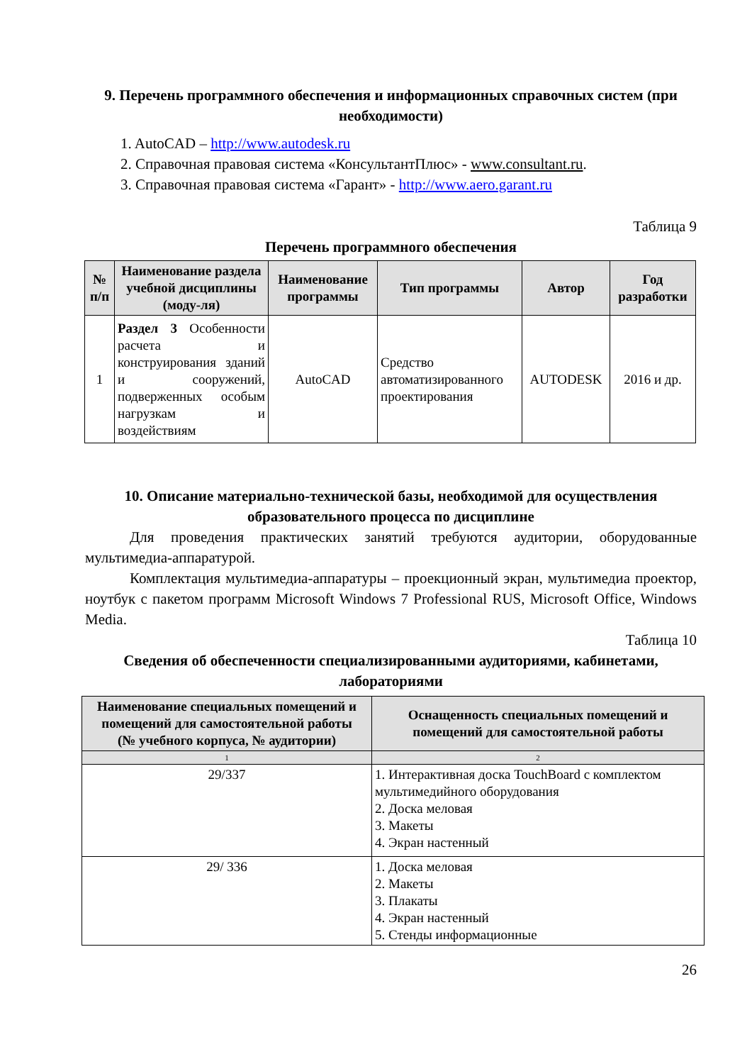9. Перечень программного обеспечения и информационных справочных систем (при необходимости)
1. AutoCAD – http://www.autodesk.ru
2. Справочная правовая система «КонсультантПлюс» - www.consultant.ru.
3. Справочная правовая система «Гарант» - http://www.aero.garant.ru
Таблица 9
Перечень программного обеспечения
| № п/п | Наименование раздела учебной дисциплины (моду-ля) | Наименование программы | Тип программы | Автор | Год разработки |
| --- | --- | --- | --- | --- | --- |
| 1 | Раздел 3 Особенности расчета и конструирования зданий и сооружений, подверженных особым нагрузкам и воздействиям | AutoCAD | Средство автоматизированного проектирования | AUTODESK | 2016 и др. |
10. Описание материально-технической базы, необходимой для осуществления образовательного процесса по дисциплине
Для проведения практических занятий требуются аудитории, оборудованные мультимедиа-аппаратурой.
Комплектация мультимедиа-аппаратуры – проекционный экран, мультимедиа проектор, ноутбук с пакетом программ Microsoft Windows 7 Professional RUS, Microsoft Office, Windows Media.
Таблица 10
Сведения об обеспеченности специализированными аудиториями, кабинетами, лабораториями
| Наименование специальных помещений и помещений для самостоятельной работы (№ учебного корпуса, № аудитории) | Оснащенность специальных помещений и помещений для самостоятельной работы |
| --- | --- |
| 1 | 2 |
| 29/337 | 1. Интерактивная доска TouchBoard с комплектом мультимедийного оборудования 2. Доска меловая 3. Макеты 4. Экран настенный |
| 29/ 336 | 1. Доска меловая 2. Макеты 3. Плакаты 4. Экран настенный 5. Стенды информационные |
26